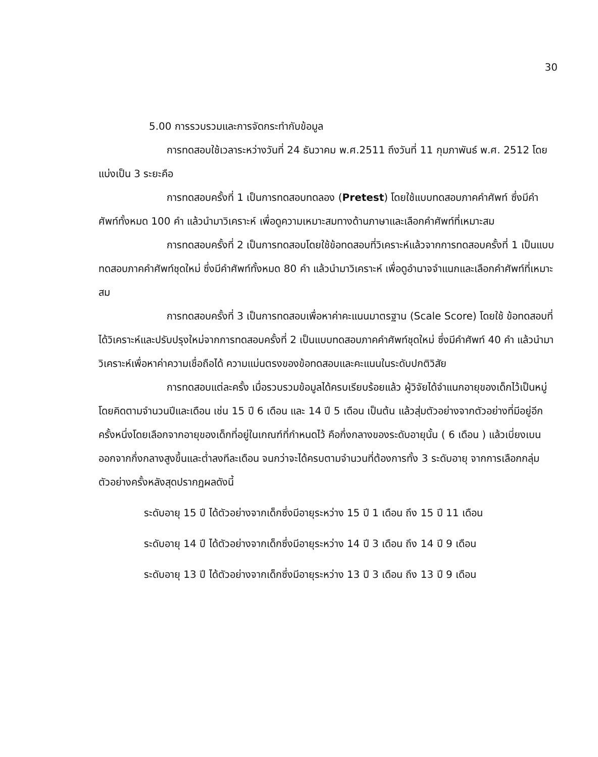30
5.00 การรวบรวมและการจัดกระทำกับข้อมูล
การทดสอบใช้เวลาระหว่างวันที่ 24 ธันวาคม พ.ศ.2511 ถึงวันที่ 11 กุมภาพันธ์ พ.ศ. 2512 โดยแบ่งเป็น 3 ระยะคือ
การทดสอบครั้งที่ 1 เป็นการทดสอบทดลอง (Pretest) โดยใช้แบบทดสอบภาคคำศัพท์ ซึ่งมีคำศัพท์ทั้งหมด 100 คำ แล้วนำมาวิเคราะห์ เพื่อดูความเหมาะสมทางด้านภาษาและเลือกคำศัพท์ที่เหมาะสม
การทดสอบครั้งที่ 2 เป็นการทดสอบโดยใช้ข้อทดสอบที่วิเคราะห์แล้วจากการทดสอบครั้งที่ 1 เป็นแบบทดสอบภาคคำศัพท์ชุดใหม่ ซึ่งมีคำศัพท์ทั้งหมด 80 คำ แล้วนำมาวิเคราะห์ เพื่อดูอำนาจจำแนกและเลือกคำศัพท์ที่เหมาะสม
การทดสอบครั้งที่ 3 เป็นการทดสอบเพื่อหาค่าคะแนนมาตรฐาน (Scale Score) โดยใช้ ข้อทดสอบที่ได้วิเคราะห์และปรับปรุงใหม่จากการทดสอบครั้งที่ 2 เป็นแบบทดสอบภาคคำศัพท์ชุดใหม่ ซึ่งมีคำศัพท์ 40 คำ แล้วนำมาวิเคราะห์เพื่อหาค่าความเชื่อถือได้ ความแม่นตรงของข้อทดสอบและคะแนนในระดับปกติวิสัย
การทดสอบแต่ละครั้ง เมื่อรวบรวมข้อมูลได้ครบเรียบร้อยแล้ว ผู้วิจัยได้จำแนกอายุของเด็กไว้เป็นหมู่ โดยคิดตามจำนวนปีและเดือน เช่น 15 ปี 6 เดือน และ 14 ปี 5 เดือน เป็นต้น แล้วสุ่มตัวอย่างจากตัวอย่างที่มีอยู่อีกครั้งหนึ่งโดยเลือกจากอายุของเด็กที่อยู่ในเกณฑ์ที่กำหนดไว้ คือกึ่งกลางของระดับอายุนั้น ( 6 เดือน ) แล้วเบี่ยงเบนออกจากกึ่งกลางสูงขึ้นและต่ำลงทีละเดือน จนกว่าจะได้ครบตามจำนวนที่ต้องการทั้ง 3 ระดับอายุ จากการเลือกกลุ่มตัวอย่างครั้งหลังสุดปรากฏผลดังนี้
ระดับอายุ 15 ปี ได้ตัวอย่างจากเด็กซึ่งมีอายุระหว่าง 15 ปี 1 เดือน ถึง 15 ปี 11 เดือน
ระดับอายุ 14 ปี ได้ตัวอย่างจากเด็กซึ่งมีอายุระหว่าง 14 ปี 3 เดือน ถึง 14 ปี 9 เดือน
ระดับอายุ 13 ปี ได้ตัวอย่างจากเด็กซึ่งมีอายุระหว่าง 13 ปี 3 เดือน ถึง 13 ปี 9 เดือน